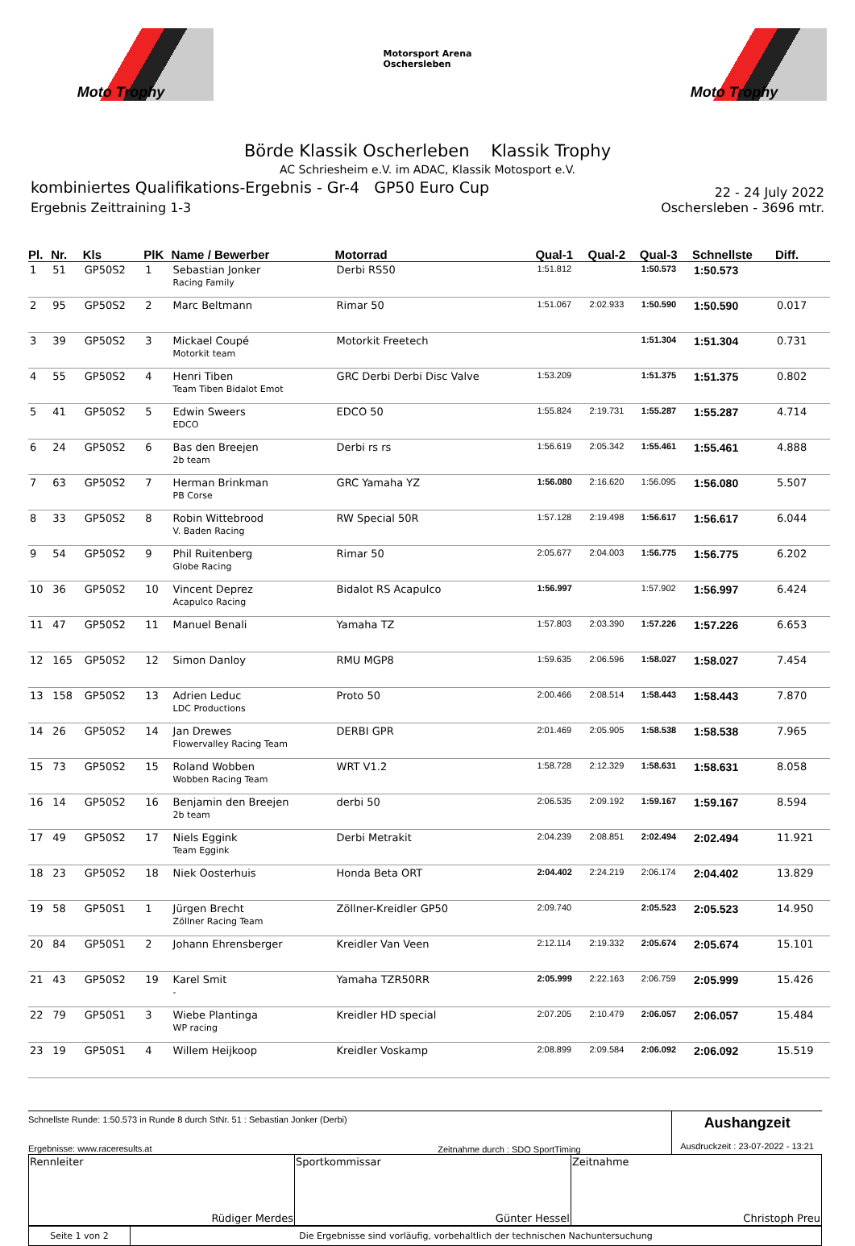Moto Trophy
Motorsport Arena
Oschersleben
Moto Trophy
Börde Klassik Oscherleben Klassik Trophy
AC Schriesheim e.V. im ADAC, Klassik Motosport e.V.
kombiniertes Qualifikations-Ergebnis - Gr-4 GP50 Euro Cup 22 - 24 July 2022
Ergebnis Zeittraining 1-3 Oschersleben - 3696 mtr.
| Pl. | Nr. | Kls | PlK | Name / Bewerber | Motorrad | Qual-1 | Qual-2 | Qual-3 | Schnellste | Diff. |
| --- | --- | --- | --- | --- | --- | --- | --- | --- | --- | --- |
| 1 | 51 | GP50S2 | 1 | Sebastian Jonker Racing Family | Derbi RS50 | 1:51.812 | | 1:50.573 | 1:50.573 | |
| 2 | 95 | GP50S2 | 2 | Marc Beltmann | Rimar 50 | 1:51.067 | 2:02.933 | 1:50.590 | 1:50.590 | 0.017 |
| 3 | 39 | GP50S2 | 3 | Mickael Coupé Motorkit team | Motorkit Freetech | | | 1:51.304 | 1:51.304 | 0.731 |
| 4 | 55 | GP50S2 | 4 | Henri Tiben Team Tiben Bidalot Emot | GRC Derbi Derbi Disc Valve | 1:53.209 | | 1:51.375 | 1:51.375 | 0.802 |
| 5 | 41 | GP50S2 | 5 | Edwin Sweers EDCO | EDCO 50 | 1:55.824 | 2:19.731 | 1:55.287 | 1:55.287 | 4.714 |
| 6 | 24 | GP50S2 | 6 | Bas den Breejen 2b team | Derbi rs rs | 1:56.619 | 2:05.342 | 1:55.461 | 1:55.461 | 4.888 |
| 7 | 63 | GP50S2 | 7 | Herman Brinkman PB Corse | GRC Yamaha YZ | 1:56.080 | 2:16.620 | 1:56.095 | 1:56.080 | 5.507 |
| 8 | 33 | GP50S2 | 8 | Robin Wittebrood V. Baden Racing | RW Special 50R | 1:57.128 | 2:19.498 | 1:56.617 | 1:56.617 | 6.044 |
| 9 | 54 | GP50S2 | 9 | Phil Ruitenberg Globe Racing | Rimar 50 | 2:05.677 | 2:04.003 | 1:56.775 | 1:56.775 | 6.202 |
| 10 | 36 | GP50S2 | 10 | Vincent Deprez Acapulco Racing | Bidalot RS Acapulco | 1:56.997 | | 1:57.902 | 1:56.997 | 6.424 |
| 11 | 47 | GP50S2 | 11 | Manuel Benali | Yamaha TZ | 1:57.803 | 2:03.390 | 1:57.226 | 1:57.226 | 6.653 |
| 12 | 165 | GP50S2 | 12 | Simon Danloy | RMU MGP8 | 1:59.635 | 2:06.596 | 1:58.027 | 1:58.027 | 7.454 |
| 13 | 158 | GP50S2 | 13 | Adrien Leduc LDC Productions | Proto 50 | 2:00.466 | 2:08.514 | 1:58.443 | 1:58.443 | 7.870 |
| 14 | 26 | GP50S2 | 14 | Jan Drewes Flowervalley Racing Team | DERBI GPR | 2:01.469 | 2:05.905 | 1:58.538 | 1:58.538 | 7.965 |
| 15 | 73 | GP50S2 | 15 | Roland Wobben Wobben Racing Team | WRT V1.2 | 1:58.728 | 2:12.329 | 1:58.631 | 1:58.631 | 8.058 |
| 16 | 14 | GP50S2 | 16 | Benjamin den Breejen 2b team | derbi 50 | 2:06.535 | 2:09.192 | 1:59.167 | 1:59.167 | 8.594 |
| 17 | 49 | GP50S2 | 17 | Niels Eggink Team Eggink | Derbi Metrakit | 2:04.239 | 2:08.851 | 2:02.494 | 2:02.494 | 11.921 |
| 18 | 23 | GP50S2 | 18 | Niek Oosterhuis | Honda Beta ORT | 2:04.402 | 2:24.219 | 2:06.174 | 2:04.402 | 13.829 |
| 19 | 58 | GP50S1 | 1 | Jürgen Brecht Zöllner Racing Team | Zöllner-Kreidler GP50 | 2:09.740 | | 2:05.523 | 2:05.523 | 14.950 |
| 20 | 84 | GP50S1 | 2 | Johann Ehrensberger | Kreidler Van Veen | 2:12.114 | 2:19.332 | 2:05.674 | 2:05.674 | 15.101 |
| 21 | 43 | GP50S2 | 19 | Karel Smit - | Yamaha TZR50RR | 2:05.999 | 2:22.163 | 2:06.759 | 2:05.999 | 15.426 |
| 22 | 79 | GP50S1 | 3 | Wiebe Plantinga WP racing | Kreidler HD special | 2:07.205 | 2:10.479 | 2:06.057 | 2:06.057 | 15.484 |
| 23 | 19 | GP50S1 | 4 | Willem Heijkoop | Kreidler Voskamp | 2:08.899 | 2:09.584 | 2:06.092 | 2:06.092 | 15.519 |
Schnellste Runde: 1:50.573 in Runde 8 durch StNr. 51 : Sebastian Jonker (Derbi)
Ergebnisse: www.raceresults.at
Zeitnahme durch : SDO SportTiming
Aushangzeit
Ausdruckzeit : 23-07-2022 - 13:21
| Rennleiter Rüdiger Merdes | Sportkommissar Günter Hessel | Zeitnahme Christoph Preu |
| Seite 1 von 2 | Die Ergebnisse sind vorläufig, vorbehaltlich der technischen Nachuntersuchung |